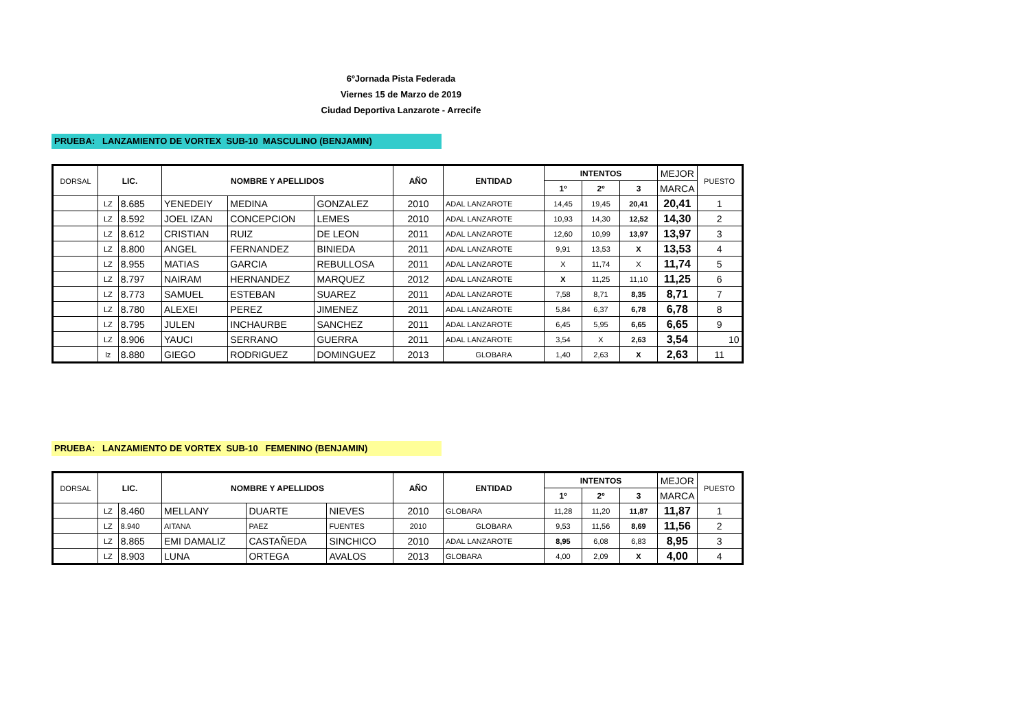6ºJornada Pista Federada
Viernes 15 de Marzo de 2019
Ciudad Deportiva Lanzarote - Arrecife
PRUEBA: LANZAMIENTO DE VORTEX SUB-10 MASCULINO (BENJAMIN)
| DORSAL | LIC. | | NOMBRE Y APELLIDOS | | | AÑO | ENTIDAD | INTENTOS | | | MEJOR | PUESTO |
| --- | --- | --- | --- | --- | --- | --- | --- | --- | --- | --- | --- | --- |
| | | | | | | | | 1º | 2º | 3 | MARCA | |
| | LZ | 8.685 | YENEDEIY | MEDINA | GONZALEZ | 2010 | ADAL LANZAROTE | 14,45 | 19,45 | 20,41 | 20,41 | 1 |
| | LZ | 8.592 | JOEL IZAN | CONCEPCION | LEMES | 2010 | ADAL LANZAROTE | 10,93 | 14,30 | 12,52 | 14,30 | 2 |
| | LZ | 8.612 | CRISTIAN | RUIZ | DE LEON | 2011 | ADAL LANZAROTE | 12,60 | 10,99 | 13,97 | 13,97 | 3 |
| | LZ | 8.800 | ANGEL | FERNANDEZ | BINIEDA | 2011 | ADAL LANZAROTE | 9,91 | 13,53 | X | 13,53 | 4 |
| | LZ | 8.955 | MATIAS | GARCIA | REBULLOSA | 2011 | ADAL LANZAROTE | X | 11,74 | X | 11,74 | 5 |
| | LZ | 8.797 | NAIRAM | HERNANDEZ | MARQUEZ | 2012 | ADAL LANZAROTE | X | 11,25 | 11,10 | 11,25 | 6 |
| | LZ | 8.773 | SAMUEL | ESTEBAN | SUAREZ | 2011 | ADAL LANZAROTE | 7,58 | 8,71 | 8,35 | 8,71 | 7 |
| | LZ | 8.780 | ALEXEI | PEREZ | JIMENEZ | 2011 | ADAL LANZAROTE | 5,84 | 6,37 | 6,78 | 6,78 | 8 |
| | LZ | 8.795 | JULEN | INCHAURBE | SANCHEZ | 2011 | ADAL LANZAROTE | 6,45 | 5,95 | 6,65 | 6,65 | 9 |
| | LZ | 8.906 | YAUCI | SERRANO | GUERRA | 2011 | ADAL LANZAROTE | 3,54 | X | 2,63 | 3,54 | 10 |
| | lz | 8.880 | GIEGO | RODRIGUEZ | DOMINGUEZ | 2013 | GLOBARA | 1,40 | 2,63 | X | 2,63 | 11 |
PRUEBA: LANZAMIENTO DE VORTEX SUB-10 FEMENINO (BENJAMIN)
| DORSAL | LIC. | | NOMBRE Y APELLIDOS | | | AÑO | ENTIDAD | INTENTOS | | | MEJOR | PUESTO |
| --- | --- | --- | --- | --- | --- | --- | --- | --- | --- | --- | --- | --- |
| | | | | | | | | 1º | 2º | 3 | MARCA | |
| | LZ | 8.460 | MELLANY | DUARTE | NIEVES | 2010 | GLOBARA | 11,28 | 11,20 | 11,87 | 11,87 | 1 |
| | LZ | 8.940 | AITANA | PAEZ | FUENTES | 2010 | GLOBARA | 9,53 | 11,56 | 8,69 | 11,56 | 2 |
| | LZ | 8.865 | EMI DAMALIZ | CASTAÑEDA | SINCHICO | 2010 | ADAL LANZAROTE | 8,95 | 6,08 | 6,83 | 8,95 | 3 |
| | LZ | 8.903 | LUNA | ORTEGA | AVALOS | 2013 | GLOBARA | 4,00 | 2,09 | X | 4,00 | 4 |